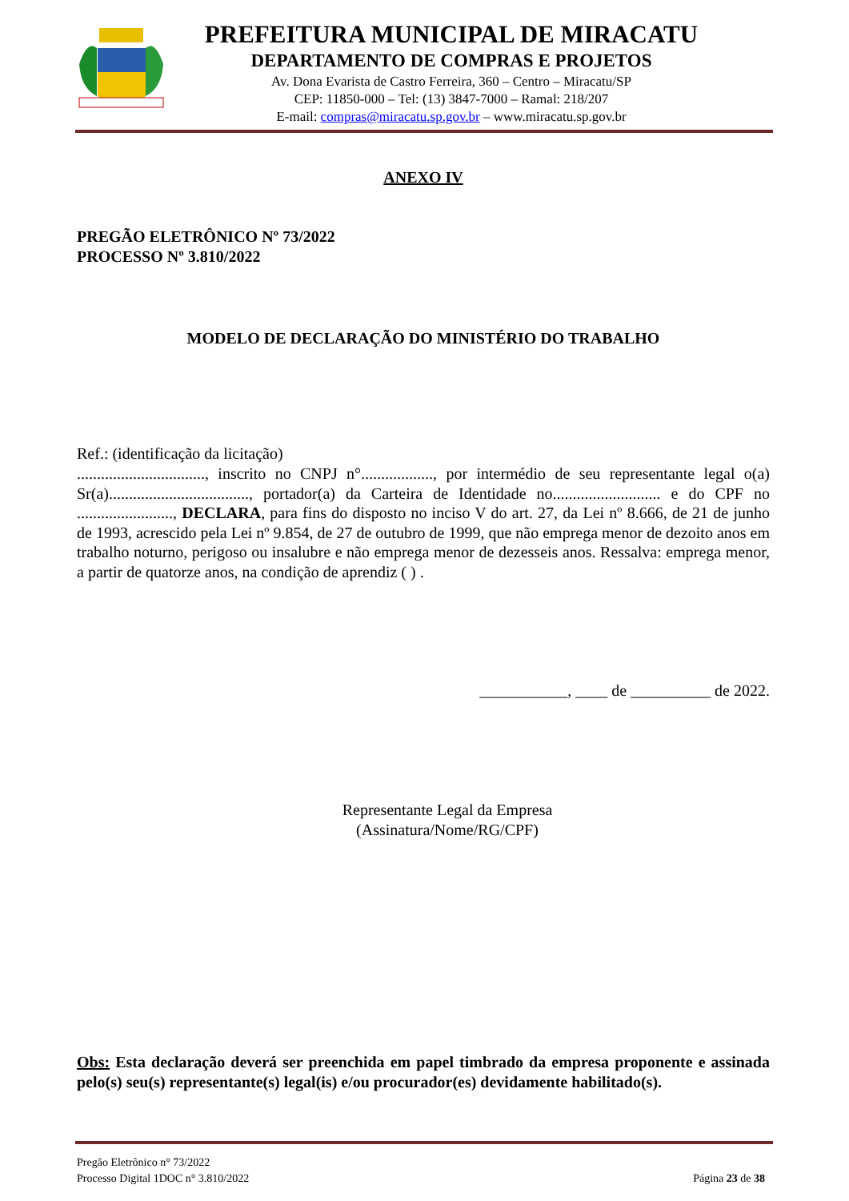PREFEITURA MUNICIPAL DE MIRACATU
DEPARTAMENTO DE COMPRAS E PROJETOS
Av. Dona Evarista de Castro Ferreira, 360 – Centro – Miracatu/SP
CEP: 11850-000 – Tel: (13) 3847-7000 – Ramal: 218/207
E-mail: compras@miracatu.sp.gov.br – www.miracatu.sp.gov.br
ANEXO IV
PREGÃO ELETRÔNICO Nº 73/2022
PROCESSO Nº 3.810/2022
MODELO DE DECLARAÇÃO DO MINISTÉRIO DO TRABALHO
Ref.: (identificação da licitação)
................................, inscrito no CNPJ n°.................., por intermédio de seu representante legal o(a) Sr(a)..................................., portador(a) da Carteira de Identidade no........................... e do CPF no ........................, DECLARA, para fins do disposto no inciso V do art. 27, da Lei nº 8.666, de 21 de junho de 1993, acrescido pela Lei nº 9.854, de 27 de outubro de 1999, que não emprega menor de dezoito anos em trabalho noturno, perigoso ou insalubre e não emprega menor de dezesseis anos. Ressalva: emprega menor, a partir de quatorze anos, na condição de aprendiz ( ) .
___________, ____ de __________ de 2022.
Representante Legal da Empresa
(Assinatura/Nome/RG/CPF)
Obs: Esta declaração deverá ser preenchida em papel timbrado da empresa proponente e assinada pelo(s) seu(s) representante(s) legal(is) e/ou procurador(es) devidamente habilitado(s).
Pregão Eletrônico n° 73/2022
Processo Digital 1DOC n° 3.810/2022 Página 23 de 38